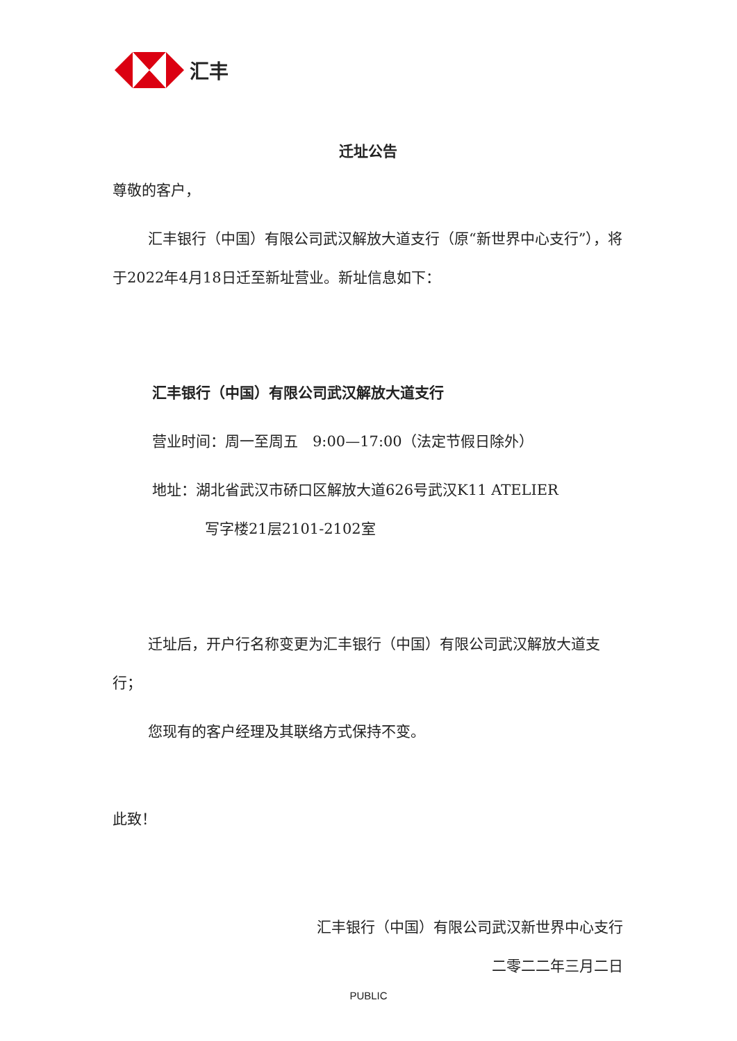汇丰
迁址公告
尊敬的客户，
汇丰银行（中国）有限公司武汉解放大道支行（原“新世界中心支行”），将于2022年4月18日迁至新址营业。新址信息如下：
汇丰银行（中国）有限公司武汉解放大道支行
营业时间：周一至周五　9:00—17:00（法定节假日除外）
地址：湖北省武汉市硚口区解放大道626号武汉K11 ATELIER
写字楼21层2101-2102室
迁址后，开户行名称变更为汇丰银行（中国）有限公司武汉解放大道支行；
您现有的客户经理及其联络方式保持不变。
此致！
汇丰银行（中国）有限公司武汉新世界中心支行
二零二二年三月二日
PUBLIC